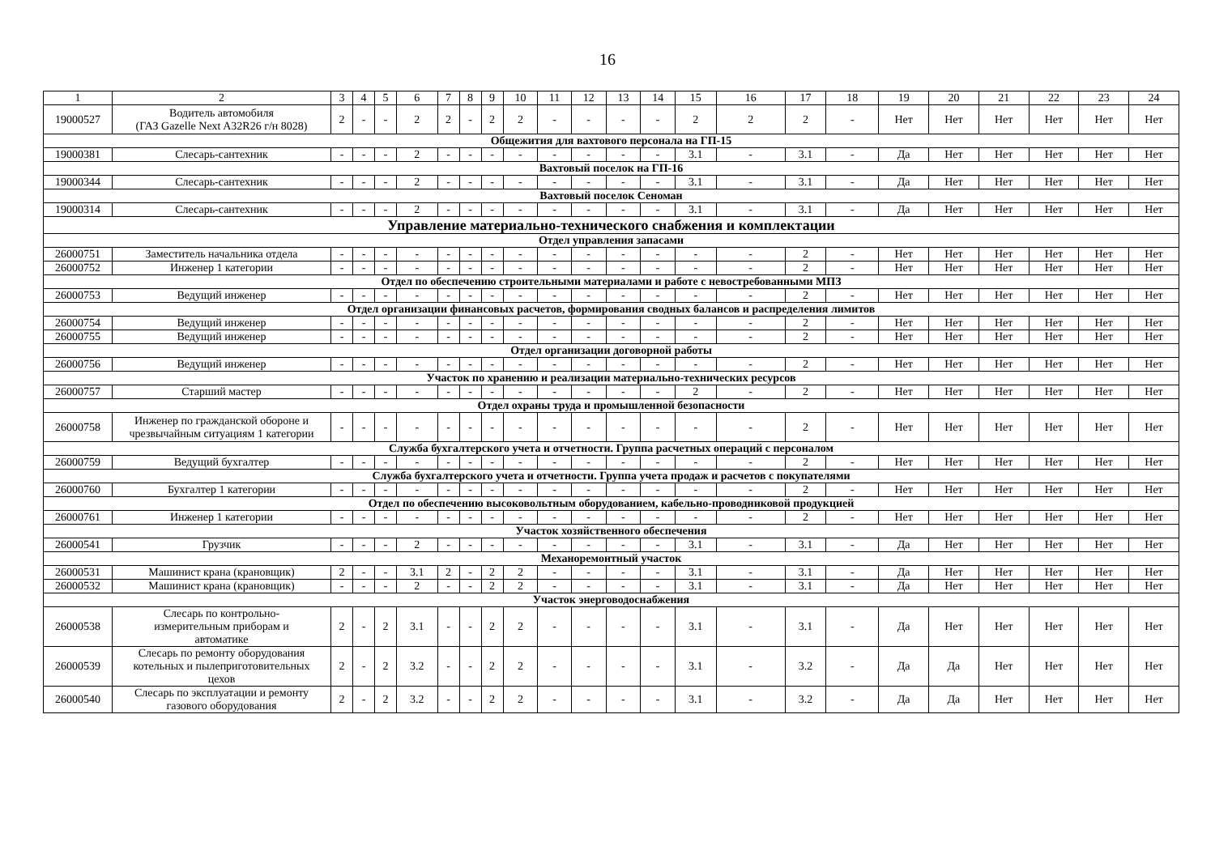16
| 1 | 2 | 3 | 4 | 5 | 6 | 7 | 8 | 9 | 10 | 11 | 12 | 13 | 14 | 15 | 16 | 17 | 18 | 19 | 20 | 21 | 22 | 23 | 24 |
| --- | --- | --- | --- | --- | --- | --- | --- | --- | --- | --- | --- | --- | --- | --- | --- | --- | --- | --- | --- | --- | --- | --- | --- |
| 19000527 | Водитель автомобиля (ГАЗ Gazelle Next A32R26 г/н 8028) | 2 | - | - | 2 | 2 | - | 2 | 2 | - | - | - | - | 2 | 2 | 2 | - | Нет | Нет | Нет | Нет | Нет | Нет |
| Общежития для вахтового персонала на ГП-15 | | | | | | | | | | | | | | | | | | | | | | | |
| 19000381 | Слесарь-сантехник | - | - | - | 2 | - | - | - | - | - | - | - | - | 3.1 | - | 3.1 | - | Да | Нет | Нет | Нет | Нет | Нет |
| Вахтовый поселок на ГП-16 | | | | | | | | | | | | | | | | | | | | | | | |
| 19000344 | Слесарь-сантехник | - | - | - | 2 | - | - | - | - | - | - | - | - | 3.1 | - | 3.1 | - | Да | Нет | Нет | Нет | Нет | Нет |
| Вахтовый поселок Сеноман | | | | | | | | | | | | | | | | | | | | | | | |
| 19000314 | Слесарь-сантехник | - | - | - | 2 | - | - | - | - | - | - | - | - | 3.1 | - | 3.1 | - | Да | Нет | Нет | Нет | Нет | Нет |
| Управление материально-технического снабжения и комплектации | | | | | | | | | | | | | | | | | | | | | | | |
| Отдел управления запасами | | | | | | | | | | | | | | | | | | | | | | | |
| 26000751 | Заместитель начальника отдела | - | - | - | - | - | - | - | - | - | - | - | - | - | - | 2 | - | Нет | Нет | Нет | Нет | Нет | Нет |
| 26000752 | Инженер 1 категории | - | - | - | - | - | - | - | - | - | - | - | - | - | - | 2 | - | Нет | Нет | Нет | Нет | Нет | Нет |
| Отдел по обеспечению строительными материалами и работе с невостребованными МПЗ | | | | | | | | | | | | | | | | | | | | | | | |
| 26000753 | Ведущий инженер | - | - | - | - | - | - | - | - | - | - | - | - | - | - | 2 | - | Нет | Нет | Нет | Нет | Нет | Нет |
| Отдел организации финансовых расчетов, формирования сводных балансов и распределения лимитов | | | | | | | | | | | | | | | | | | | | | | | |
| 26000754 | Ведущий инженер | - | - | - | - | - | - | - | - | - | - | - | - | - | - | 2 | - | Нет | Нет | Нет | Нет | Нет | Нет |
| 26000755 | Ведущий инженер | - | - | - | - | - | - | - | - | - | - | - | - | - | - | 2 | - | Нет | Нет | Нет | Нет | Нет | Нет |
| Отдел организации договорной работы | | | | | | | | | | | | | | | | | | | | | | | |
| 26000756 | Ведущий инженер | - | - | - | - | - | - | - | - | - | - | - | - | - | - | 2 | - | Нет | Нет | Нет | Нет | Нет | Нет |
| Участок по хранению и реализации материально-технических ресурсов | | | | | | | | | | | | | | | | | | | | | | | |
| 26000757 | Старший мастер | - | - | - | - | - | - | - | - | - | - | - | - | 2 | - | 2 | - | Нет | Нет | Нет | Нет | Нет | Нет |
| Отдел охраны труда и промышленной безопасности | | | | | | | | | | | | | | | | | | | | | | | |
| 26000758 | Инженер по гражданской обороне и чрезвычайным ситуациям 1 категории | - | - | - | - | - | - | - | - | - | - | - | - | - | - | 2 | - | Нет | Нет | Нет | Нет | Нет | Нет |
| Служба бухгалтерского учета и отчетности. Группа расчетных операций с персоналом | | | | | | | | | | | | | | | | | | | | | | | |
| 26000759 | Ведущий бухгалтер | - | - | - | - | - | - | - | - | - | - | - | - | - | - | 2 | - | Нет | Нет | Нет | Нет | Нет | Нет |
| Служба бухгалтерского учета и отчетности. Группа учета продаж и расчетов с покупателями | | | | | | | | | | | | | | | | | | | | | | | |
| 26000760 | Бухгалтер 1 категории | - | - | - | - | - | - | - | - | - | - | - | - | - | - | 2 | - | Нет | Нет | Нет | Нет | Нет | Нет |
| Отдел по обеспечению высоковольтным оборудованием, кабельно-проводниковой продукцией | | | | | | | | | | | | | | | | | | | | | | | |
| 26000761 | Инженер 1 категории | - | - | - | - | - | - | - | - | - | - | - | - | - | - | 2 | - | Нет | Нет | Нет | Нет | Нет | Нет |
| Участок хозяйственного обеспечения | | | | | | | | | | | | | | | | | | | | | | | |
| 26000541 | Грузчик | - | - | - | 2 | - | - | - | - | - | - | - | - | 3.1 | - | 3.1 | - | Да | Нет | Нет | Нет | Нет | Нет |
| Механоремонтный участок | | | | | | | | | | | | | | | | | | | | | | | |
| 26000531 | Машинист крана (крановщик) | 2 | - | - | 3.1 | 2 | - | 2 | 2 | - | - | - | - | 3.1 | - | 3.1 | - | Да | Нет | Нет | Нет | Нет | Нет |
| 26000532 | Машинист крана (крановщик) | - | - | - | 2 | - | - | 2 | 2 | - | - | - | - | 3.1 | - | 3.1 | - | Да | Нет | Нет | Нет | Нет | Нет |
| Участок энерговодоснабжения | | | | | | | | | | | | | | | | | | | | | | | |
| 26000538 | Слесарь по контрольно- измерительным приборам и автоматике | 2 | - | 2 | 3.1 | - | - | 2 | 2 | - | - | - | - | 3.1 | - | 3.1 | - | Да | Нет | Нет | Нет | Нет | Нет |
| 26000539 | Слесарь по ремонту оборудования котельных и пылеприготовительных цехов | 2 | - | 2 | 3.2 | - | - | 2 | 2 | - | - | - | - | 3.1 | - | 3.2 | - | Да | Да | Нет | Нет | Нет | Нет |
| 26000540 | Слесарь по эксплуатации и ремонту газового оборудования | 2 | - | 2 | 3.2 | - | - | 2 | 2 | - | - | - | - | 3.1 | - | 3.2 | - | Да | Да | Нет | Нет | Нет | Нет |